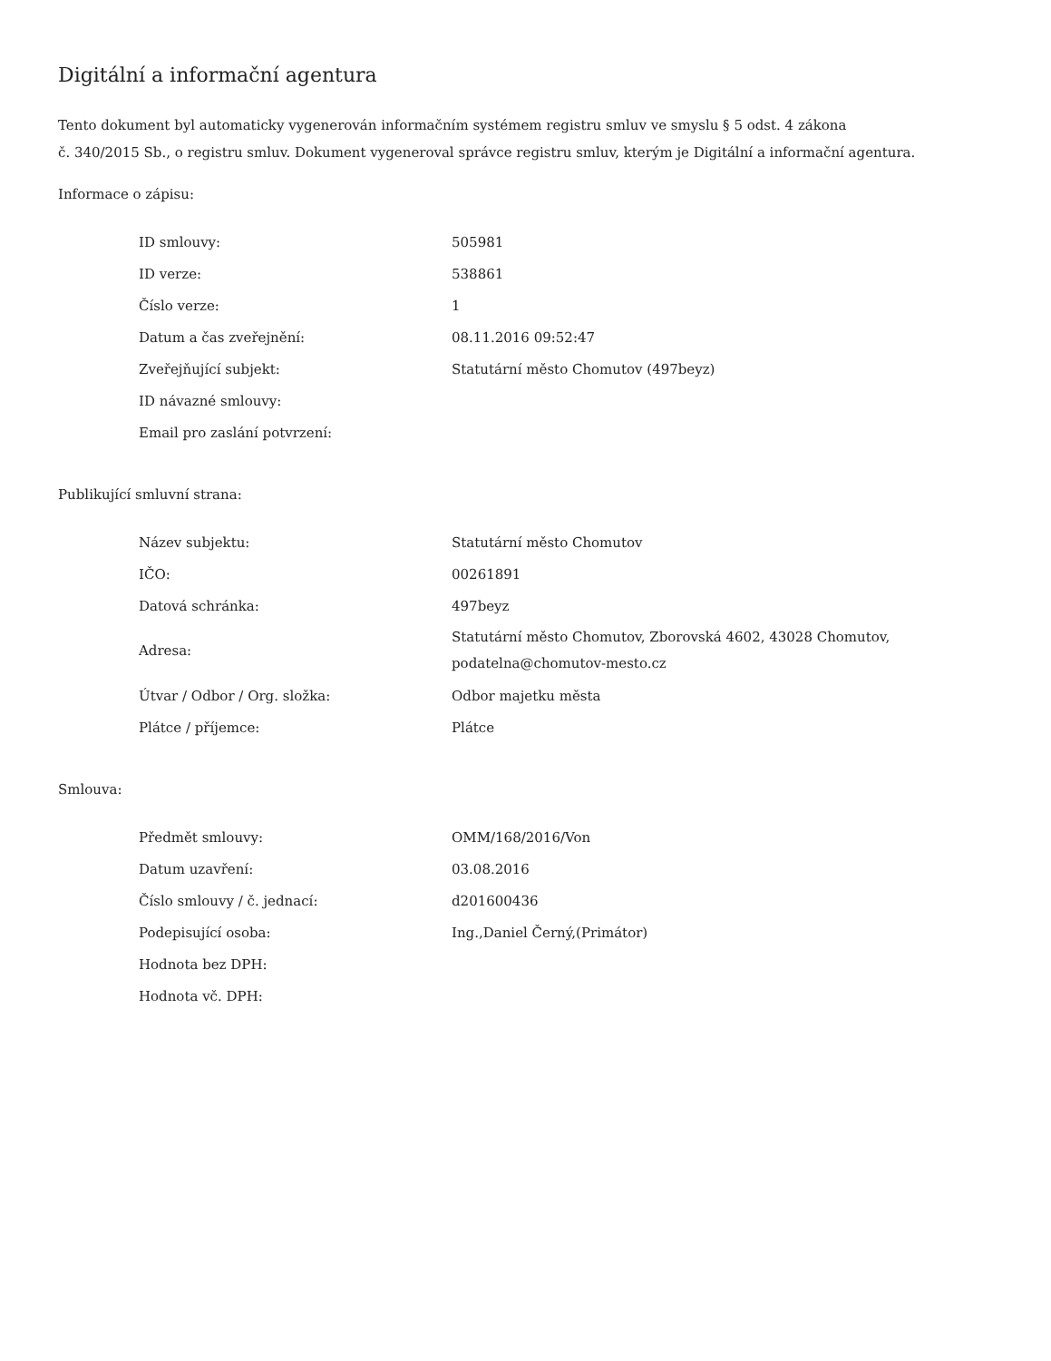Digitální a informační agentura
Tento dokument byl automaticky vygenerován informačním systémem registru smluv ve smyslu § 5 odst. 4 zákona
č. 340/2015 Sb., o registru smluv. Dokument vygeneroval správce registru smluv, kterým je Digitální a informační agentura.
Informace o zápisu:
| ID smlouvy: | 505981 |
| ID verze: | 538861 |
| Číslo verze: | 1 |
| Datum a čas zveřejnění: | 08.11.2016 09:52:47 |
| Zveřejňující subjekt: | Statutární město Chomutov (497beyz) |
| ID návazné smlouvy: | |
| Email pro zaslání potvrzení: | |
Publikující smluvní strana:
| Název subjektu: | Statutární město Chomutov |
| IČO: | 00261891 |
| Datová schránka: | 497beyz |
| Adresa: | Statutární město Chomutov, Zborovská 4602, 43028 Chomutov, podatelna@chomutov-mesto.cz |
| Útvar / Odbor / Org. složka: | Odbor majetku města |
| Plátce / příjemce: | Plátce |
Smlouva:
| Předmět smlouvy: | OMM/168/2016/Von |
| Datum uzavření: | 03.08.2016 |
| Číslo smlouvy / č. jednací: | d201600436 |
| Podepisující osoba: | Ing.,Daniel Černý,(Primátor) |
| Hodnota bez DPH: | |
| Hodnota vč. DPH: | |